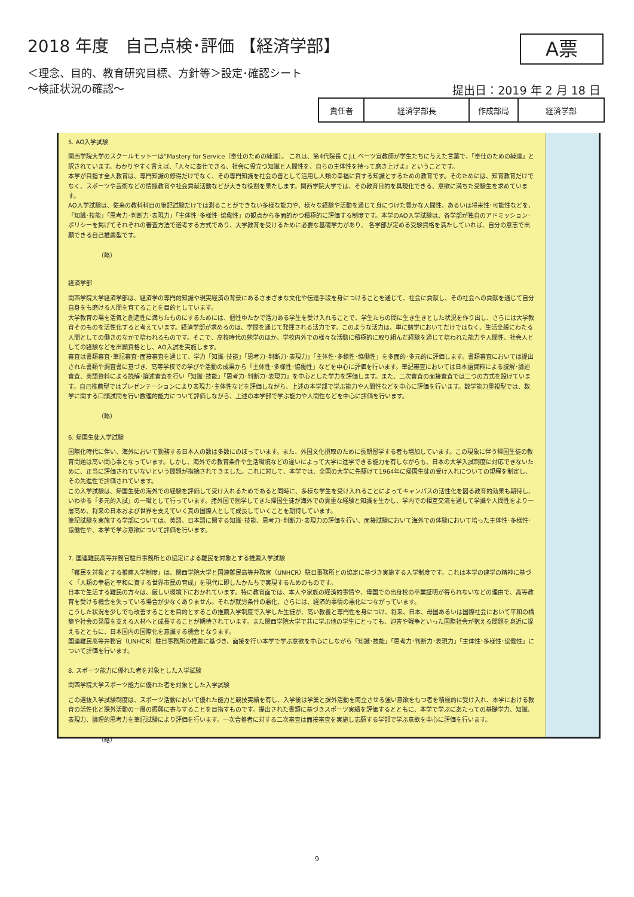2018 年度　自己点検･評価 【経済学部】
A票
＜理念、目的、教育研究目標、方針等＞設定･確認シート
～検証状況の確認～
提出日：2019 年 2 月 18 日
| 責任者 | 経済学部長 | 作成部局 | 経済学部 |
5. AO入学試験
関西学院大学のスクールモットーは“Mastery for Service（奉仕のための練達）。 これは、第4代院長 C.J.L.ベーツ宣教師が学生たちに与えた言葉で、「奉仕のための練達」と訳されています。わかりやすく言えば、「人々に奉仕できる、社会に役立つ知識と人間性を、自らの主体性を持って磨き上げよ」ということです。
本学が目指す全人教育は、専門知識の修得だけでなく、その専門知識を社会の善として活用し人類の幸福に資する知識とするための教育です。そのためには、知育教育だけでなく、スポーツや芸術などの情操教育や社会貢献活動などが大きな役割を果たします。関西学院大学では、その教育目的を具現化できる、意欲に満ちた受験生を求めています。
AO入学試験は、従来の教科科目の筆記試験だけでは測ることができない多様な能力や、様々な経験や活動を通じて身につけた豊かな人間性、あるいは将来性･可能性などを、「知識･技能」「思考力･判断力･表現力」「主体性･多様性･協働性」の観点から多面的かつ積極的に評価する制度です。本学のAO入学試験は、各学部が独自のアドミッション･ポリシーを掲げてそれぞれの審査方法で選考する方式であり、大学教育を受けるために必要な基礎学力があり、 各学部が定める受験資格を満たしていれば、自分の意志で出願できる自己推薦型です。
（略）
経済学部
関西学院大学経済学部は、経済学の専門的知識や現実経済の背景にあるさまざまな文化や伝達手段を身につけることを通じて、社会に貢献し、その社会への貢献を通じて自分自身をも磨ける人間を育てることを目的としています。
大学教育の場を活気と創造性に満ちたものにするためには、個性ゆたかで活力ある学生を受け入れることで、学生たちの間に生き生きとした状況を作り出し、さらには大学教育そのものを活性化すると考えています。経済学部が求めるのは、学問を通じて発揮される活力です。このような活力は、単に勉学においてだけではなく、生活全般にわたる人間としての働きのなかで培われるものです。そこで、高校時代の勉学のほか、学校内外での様々な活動に積極的に取り組んだ経験を通じて培われた能力や人間性、社会人としての経験などを出願資格とし、AO入試を実施します。
審査は書類審査･筆記審査･面接審査を通じて、学力「知識･技能」「思考力･判断力･表現力」「主体性･多様性･協働性」を多面的･多元的に評価します。書類審査においては提出された書類や調査書に基づき、高等学校での学びや活動の成果から「主体性･多様性･協働性」などを中心に評価を行います。筆記審査においては日本語資料による読解･論述審査、英語資料による読解･論述審査を行い「知識･技能」「思考力･判断力･表現力」を中心とした学力を評価します。また、二次審査の面接審査では二つの方式を設けています。自己推薦型ではプレゼンテーションにより表現力･主体性などを評価しながら、上述の本学部で学ぶ能力や人間性などを中心に評価を行います。数学能力重視型では、数学に関する口頭試問を行い数理的能力について評価しながら、上述の本学部で学ぶ能力や人間性などを中心に評価を行います。
（略）
6. 帰国生徒入学試験
国際化時代に伴い、海外において勤務する日本人の数は多数にのぼっています。また、外国文化摂取のために長期留学する者も増加しています。この現象に伴う帰国生徒の教育問題は高い関心事となっています。しかし、海外での教育条件や生活環境などの違いによって大学に進学できる能力を有しながらも、日本の大学入試制度に対応できないために、正当に評価されていないという問題が指摘されてきました。これに対して、本学では、全国の大学に先駆けて1964年に帰国生徒の受け入れについての規程を制定し、その先進性で評価されています。
この入学試験は、帰国生徒の海外での経験を評価して受け入れるためであると同時に、多様な学生を受け入れることによってキャンパスの活性化を図る教育的効果も期待し、いわゆる「多元的入試」の一環として行っています。諸外国で勉学してきた帰国生徒が海外での貴重な経験と知識を生かし、学内での相互交流を通して学識や人間性をより一層高め、将来の日本および世界を支えていく真の国際人として成長していくことを期待しています。
筆記試験を実施する学部については、英語、日本語に関する知識･技能、思考力･判断力･表現力の評価を行い、面接試験において海外での体験において培った主体性･多様性･協働性や、本学で学ぶ意欲について評価を行います。
7. 国連難民高等弁務官駐日事務所との協定による難民を対象とする推薦入学試験
「難民を対象とする推薦入学制度」は、関西学院大学と国連難民高等弁務官（UNHCR）駐日事務所との協定に基づき実施する入学制度です。これは本学の建学の精神に基づく「人類の幸福と平和に資する世界市民の育成」を現代に即したかたちで実現するためのものです。
日本で生活する難民の方々は、厳しい環境下におかれています。特に教育面では、本人や家族の経済的事情や、母国での出身校の卒業証明が得られないなどの理由で、高等教育を受ける機会を失っている場合が少なくありません。それが就労条件の悪化、さらには、経済的事情の悪化につながっています。
こうした状況を少しでも改善することを目的とするこの推薦入学制度で入学した生徒が、高い教養と専門性を身につけ、将来、日本、母国あるいは国際社会において平和の構築や社会の発展を支える人材へと成長することが期待されています。また関西学院大学で共に学ぶ他の学生にとっても、迫害や戦争といった国際社会が抱える問題を身近に捉えるとともに、日本国内の国際化を意識する機会となります。
国連難民高等弁務官（UNHCR）駐日事務所の推薦に基づき、面接を行い本学で学ぶ意欲を中心にしながら「知識･技能」「思考力･判断力･表現力」「主体性･多様性･協働性」について評価を行います。
8. スポーツ能力に優れた者を対象とした入学試験
関西学院大学スポーツ能力に優れた者を対象とした入学試験
この選抜入学試験制度は、スポーツ活動において優れた能力と競技実績を有し、入学後は学業と課外活動を両立させる強い意欲をもつ者を積極的に受け入れ、本学における教育の活性化と課外活動の一層の振興に寄与することを目指すものです。提出された書類に基づきスポーツ実績を評価するとともに、本学で学ぶにあたっての基礎学力、知識、表現力、論理的思考力を筆記試験により評価を行います。一次合格者に対する二次審査は面接審査を実施し志願する学部で学ぶ意欲を中心に評価を行います。
（略）
9